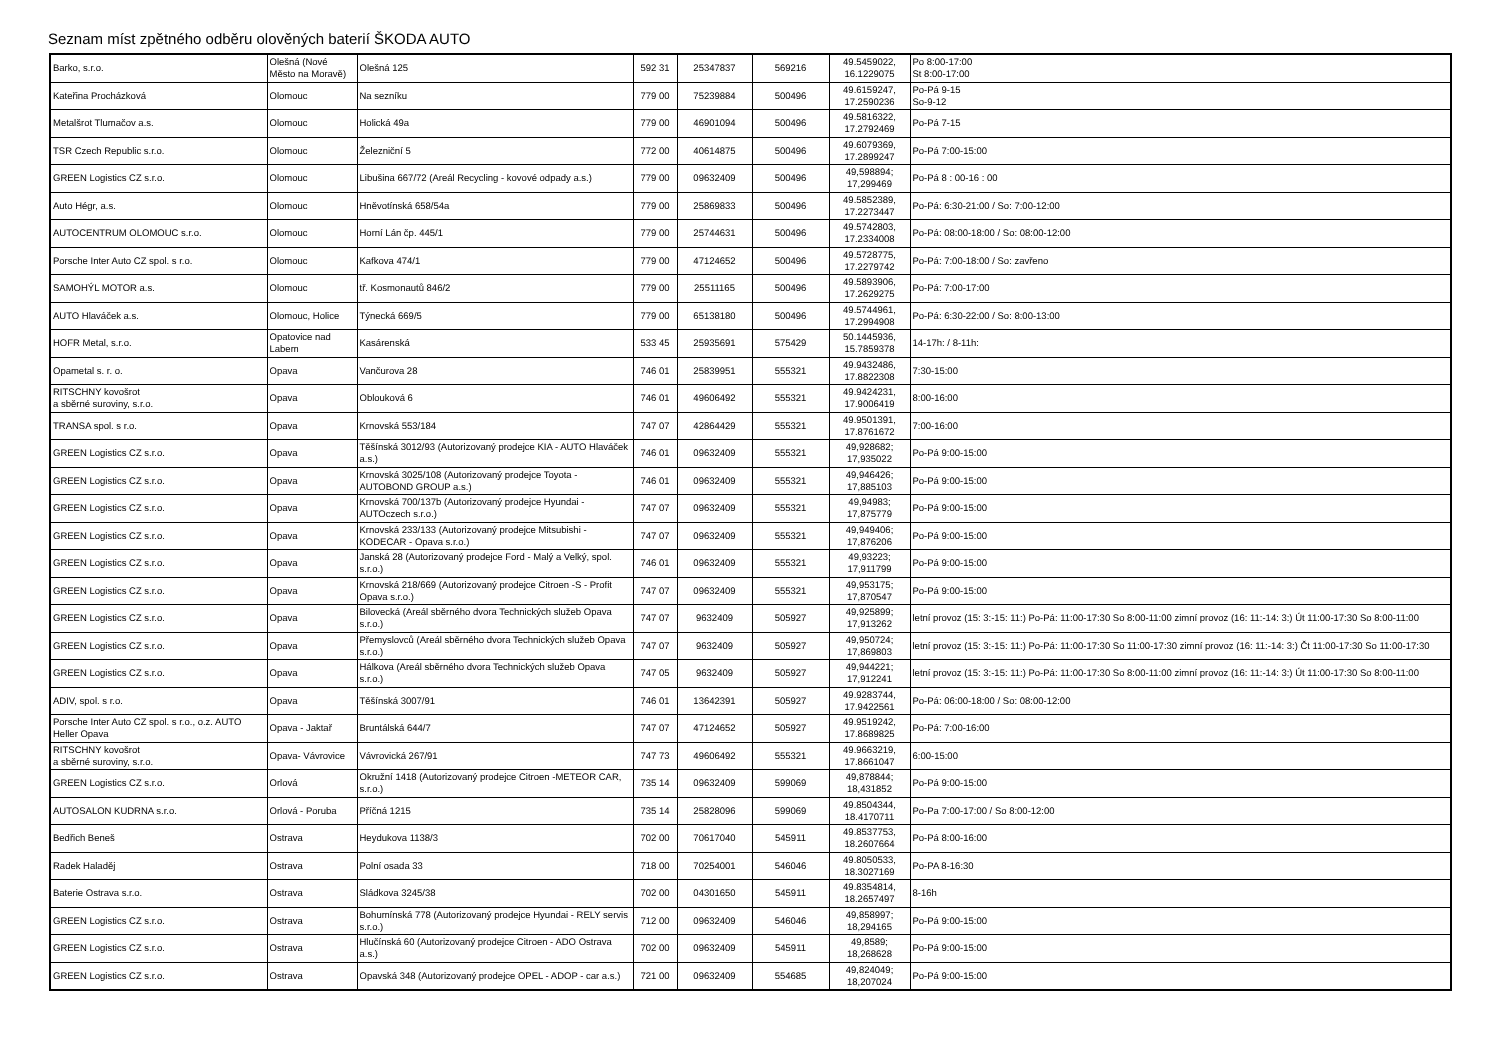Seznam míst zpětného odběru olověných baterií ŠKODA AUTO
| Barko, s.r.o. | Olešná (Nové Město na Moravě) | Olešná 125 | 592 31 | 25347837 | 569216 | 49.5459022, 16.1229075 | Po 8:00-17:00 St 8:00-17:00 |
| Kateřina Procházková | Olomouc | Na sezníku | 779 00 | 75239884 | 500496 | 49.6159247, 17.2590236 | Po-Pá 9-15 So-9-12 |
| Metalšrot Tlumačov a.s. | Olomouc | Holická 49a | 779 00 | 46901094 | 500496 | 49.5816322, 17.2792469 | Po-Pá 7-15 |
| TSR Czech Republic s.r.o. | Olomouc | Železniční 5 | 772 00 | 40614875 | 500496 | 49.6079369, 17.2899247 | Po-Pá 7:00-15:00 |
| GREEN Logistics CZ s.r.o. | Olomouc | Libušina 667/72 (Areál Recycling - kovové odpady a.s.) | 779 00 | 09632409 | 500496 | 49,598894; 17,299469 | Po-Pá 8 : 00-16 : 00 |
| Auto Hégr, a.s. | Olomouc | Hněvotínská 658/54a | 779 00 | 25869833 | 500496 | 49.5852389, 17.2273447 | Po-Pá: 6:30-21:00 / So: 7:00-12:00 |
| AUTOCENTRUM OLOMOUC s.r.o. | Olomouc | Horní Lán čp. 445/1 | 779 00 | 25744631 | 500496 | 49.5742803, 17.2334008 | Po-Pá: 08:00-18:00 / So: 08:00-12:00 |
| Porsche Inter Auto CZ spol. s r.o. | Olomouc | Kafkova 474/1 | 779 00 | 47124652 | 500496 | 49.5728775, 17.2279742 | Po-Pá: 7:00-18:00 / So: zavřeno |
| SAMOHÝL MOTOR a.s. | Olomouc | tř. Kosmonautů 846/2 | 779 00 | 25511165 | 500496 | 49.5893906, 17.2629275 | Po-Pá: 7:00-17:00 |
| AUTO Hlaváček a.s. | Olomouc, Holice | Týnecká 669/5 | 779 00 | 65138180 | 500496 | 49.5744961, 17.2994908 | Po-Pá: 6:30-22:00 / So: 8:00-13:00 |
| HOFR Metal, s.r.o. | Opatovice nad Labem | Kasárenská | 533 45 | 25935691 | 575429 | 50.1445936, 15.7859378 | 14-17h: / 8-11h: |
| Opametal s. r. o. | Opava | Vančurova 28 | 746 01 | 25839951 | 555321 | 49.9432486, 17.8822308 | 7:30-15:00 |
| RITSCHNY kovošrot a sběrné suroviny, s.r.o. | Opava | Oblouková 6 | 746 01 | 49606492 | 555321 | 49.9424231, 17.9006419 | 8:00-16:00 |
| TRANSA spol. s r.o. | Opava | Krnovská 553/184 | 747 07 | 42864429 | 555321 | 49.9501391, 17.8761672 | 7:00-16:00 |
| GREEN Logistics CZ s.r.o. | Opava | Těšínská 3012/93 (Autorizovaný prodejce KIA - AUTO Hlaváček a.s.) | 746 01 | 09632409 | 555321 | 49,928682; 17,935022 | Po-Pá 9:00-15:00 |
| GREEN Logistics CZ s.r.o. | Opava | Krnovská 3025/108 (Autorizovaný prodejce Toyota - AUTOBOND GROUP a.s.) | 746 01 | 09632409 | 555321 | 49,946426; 17,885103 | Po-Pá 9:00-15:00 |
| GREEN Logistics CZ s.r.o. | Opava | Krnovská 700/137b (Autorizovaný prodejce Hyundai - AUTOczech s.r.o.) | 747 07 | 09632409 | 555321 | 49,94983; 17,875779 | Po-Pá 9:00-15:00 |
| GREEN Logistics CZ s.r.o. | Opava | Krnovská 233/133 (Autorizovaný prodejce Mitsubishi - KODECAR - Opava s.r.o.) | 747 07 | 09632409 | 555321 | 49,949406; 17,876206 | Po-Pá 9:00-15:00 |
| GREEN Logistics CZ s.r.o. | Opava | Janská 28 (Autorizovaný prodejce Ford - Malý a Velký, spol. s.r.o.) | 746 01 | 09632409 | 555321 | 49,93223; 17,911799 | Po-Pá 9:00-15:00 |
| GREEN Logistics CZ s.r.o. | Opava | Krnovská 218/669 (Autorizovaný prodejce Citroen -S - Profit Opava s.r.o.) | 747 07 | 09632409 | 555321 | 49,953175; 17,870547 | Po-Pá 9:00-15:00 |
| GREEN Logistics CZ s.r.o. | Opava | Bilovecká (Areál sběrného dvora Technických služeb Opava s.r.o.) | 747 07 | 9632409 | 505927 | 49,925899; 17,913262 | letní provoz (15: 3:-15: 11:) Po-Pá: 11:00-17:30 So 8:00-11:00 zimní provoz (16: 11:-14: 3:) Út 11:00-17:30 So 8:00-11:00 |
| GREEN Logistics CZ s.r.o. | Opava | Přemyslovců (Areál sběrného dvora Technických služeb Opava s.r.o.) | 747 07 | 9632409 | 505927 | 49,950724; 17,869803 | letní provoz (15: 3:-15: 11:) Po-Pá: 11:00-17:30 So 11:00-17:30 zimní provoz (16: 11:-14: 3:) Čt 11:00-17:30 So 11:00-17:30 |
| GREEN Logistics CZ s.r.o. | Opava | Hálkova (Areál sběrného dvora Technických služeb Opava s.r.o.) | 747 05 | 9632409 | 505927 | 49,944221; 17,912241 | letní provoz (15: 3:-15: 11:) Po-Pá: 11:00-17:30 So 8:00-11:00 zimní provoz (16: 11:-14: 3:) Út 11:00-17:30 So 8:00-11:00 |
| ADIV, spol. s r.o. | Opava | Těšínská 3007/91 | 746 01 | 13642391 | 505927 | 49.9283744, 17.9422561 | Po-Pá: 06:00-18:00 / So: 08:00-12:00 |
| Porsche Inter Auto CZ spol. s r.o., o.z. AUTO Heller Opava | Opava - Jaktař | Bruntálská 644/7 | 747 07 | 47124652 | 505927 | 49.9519242, 17.8689825 | Po-Pá: 7:00-16:00 |
| RITSCHNY kovošrot a sběrné suroviny, s.r.o. | Opava- Vávrovice | Vávrovická 267/91 | 747 73 | 49606492 | 555321 | 49.9663219, 17.8661047 | 6:00-15:00 |
| GREEN Logistics CZ s.r.o. | Orlová | Okružní 1418 (Autorizovaný prodejce Citroen -METEOR CAR, s.r.o.) | 735 14 | 09632409 | 599069 | 49,878844; 18,431852 | Po-Pá 9:00-15:00 |
| AUTOSALON KUDRNA s.r.o. | Orlová - Poruba | Příčná 1215 | 735 14 | 25828096 | 599069 | 49.8504344, 18.4170711 | Po-Pa 7:00-17:00 / So 8:00-12:00 |
| Bedřich Beneš | Ostrava | Heydukova 1138/3 | 702 00 | 70617040 | 545911 | 49.8537753, 18.2607664 | Po-Pá 8:00-16:00 |
| Radek Haladěj | Ostrava | Polní osada 33 | 718 00 | 70254001 | 546046 | 49.8050533, 18.3027169 | Po-PA 8-16:30 |
| Baterie Ostrava s.r.o. | Ostrava | Sládkova 3245/38 | 702 00 | 04301650 | 545911 | 49.8354814, 18.2657497 | 8-16h |
| GREEN Logistics CZ s.r.o. | Ostrava | Bohumínská 778 (Autorizovaný prodejce Hyundai - RELY servis s.r.o.) | 712 00 | 09632409 | 546046 | 49,858997; 18,294165 | Po-Pá 9:00-15:00 |
| GREEN Logistics CZ s.r.o. | Ostrava | Hlučínská 60 (Autorizovaný prodejce Citroen - ADO Ostrava a.s.) | 702 00 | 09632409 | 545911 | 49,8589; 18,268628 | Po-Pá 9:00-15:00 |
| GREEN Logistics CZ s.r.o. | Ostrava | Opavská 348 (Autorizovaný prodejce OPEL - ADOP - car a.s.) | 721 00 | 09632409 | 554685 | 49,824049; 18,207024 | Po-Pá 9:00-15:00 |